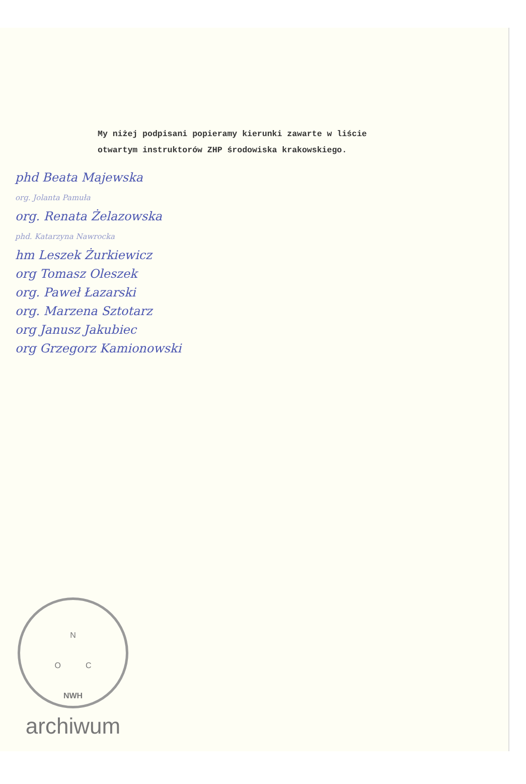My niżej podpisani popieramy kierunki zawarte w liście
otwartym instruktorów ZHP środowiska krakowskiego.
phd Beata Majewska
org. Jolanta Pamuła
org. Renata Żelazowska
phd. Katarzyna Nawrocka
hm Leszek Żurkiewicz
org Tomasz Oleszek
org. Paweł Łazarski
org. Marzena Sztotarz
org Janusz Jakubiec
org Grzegorz Kamionowski
N
O C
NWH
archiwum